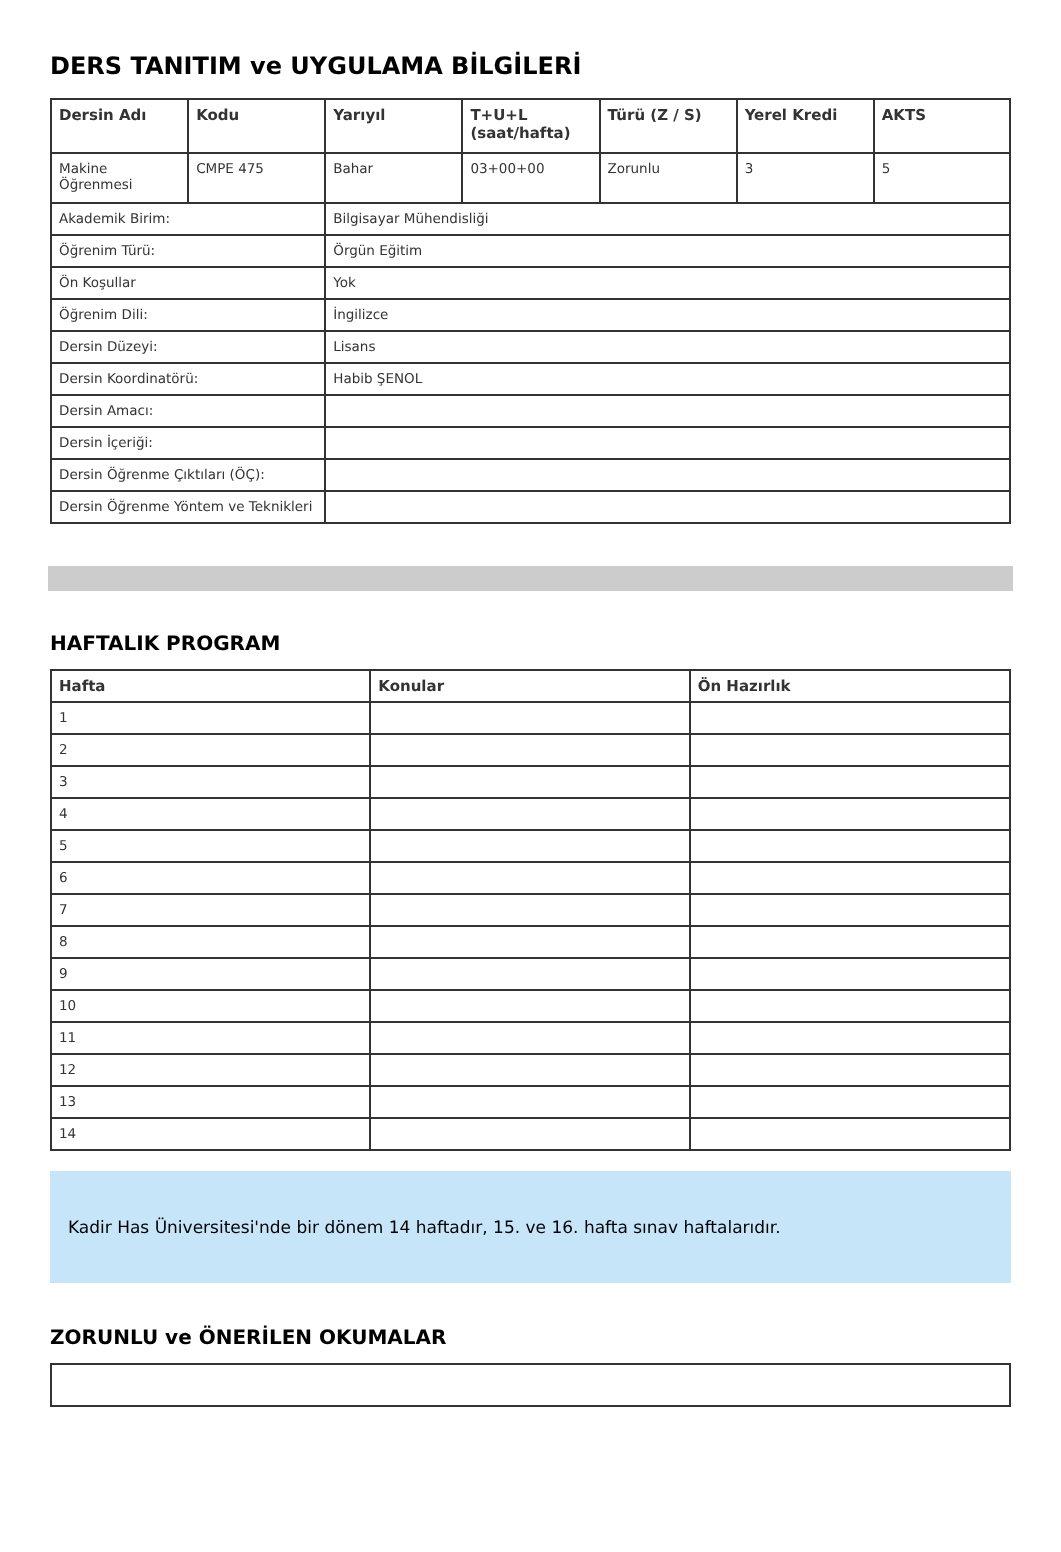DERS TANITIM ve UYGULAMA BİLGİLERİ
| Dersin Adı | Kodu | Yarıyıl | T+U+L (saat/hafta) | Türü (Z / S) | Yerel Kredi | AKTS |
| --- | --- | --- | --- | --- | --- | --- |
| Makine Öğrenmesi | CMPE 475 | Bahar | 03+00+00 | Zorunlu | 3 | 5 |
| Akademik Birim: | | Bilgisayar Mühendisliği | | | | |
| Öğrenim Türü: | | Örgün Eğitim | | | | |
| Ön Koşullar | | Yok | | | | |
| Öğrenim Dili: | | İngilizce | | | | |
| Dersin Düzeyi: | | Lisans | | | | |
| Dersin Koordinatörü: | | Habib ŞENOL | | | | |
| Dersin Amacı: | | | | | | |
| Dersin İçeriği: | | | | | | |
| Dersin Öğrenme Çıktıları (ÖÇ): | | | | | | |
| Dersin Öğrenme Yöntem ve Teknikleri | | | | | | |
HAFTALIK PROGRAM
| Hafta | Konular | Ön Hazırlık |
| --- | --- | --- |
| 1 | | |
| 2 | | |
| 3 | | |
| 4 | | |
| 5 | | |
| 6 | | |
| 7 | | |
| 8 | | |
| 9 | | |
| 10 | | |
| 11 | | |
| 12 | | |
| 13 | | |
| 14 | | |
Kadir Has Üniversitesi'nde bir dönem 14 haftadır, 15. ve 16. hafta sınav haftalarıdır.
ZORUNLU ve ÖNERİLEN OKUMALAR